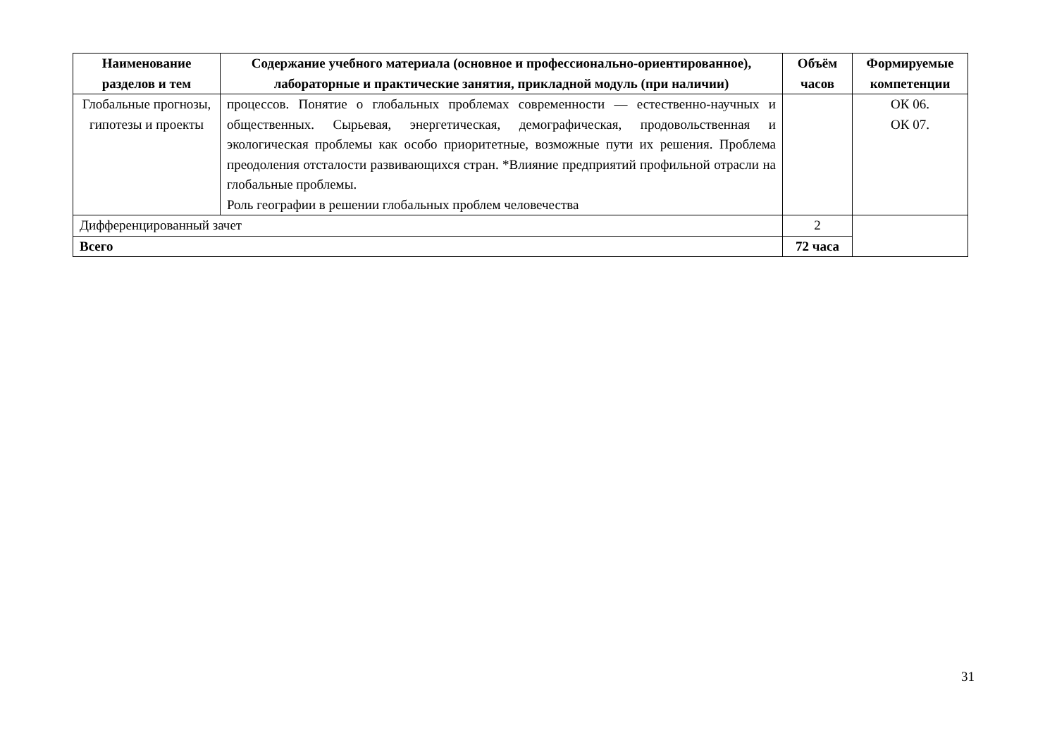| Наименование разделов и тем | Содержание учебного материала (основное и профессионально-ориентированное), лабораторные и практические занятия, прикладной модуль (при наличии) | Объём часов | Формируемые компетенции |
| --- | --- | --- | --- |
| Глобальные прогнозы, гипотезы и проекты | процессов. Понятие о глобальных проблемах современности — естественно-научных и общественных. Сырьевая, энергетическая, демографическая, продовольственная и экологическая проблемы как особо приоритетные, возможные пути их решения. Проблема преодоления отсталости развивающихся стран. *Влияние предприятий профильной отрасли на глобальные проблемы. Роль географии в решении глобальных проблем человечества | | ОК 06. ОК 07. |
| Дифференцированный зачет | | 2 | |
| Всего | | 72 часа | |
31